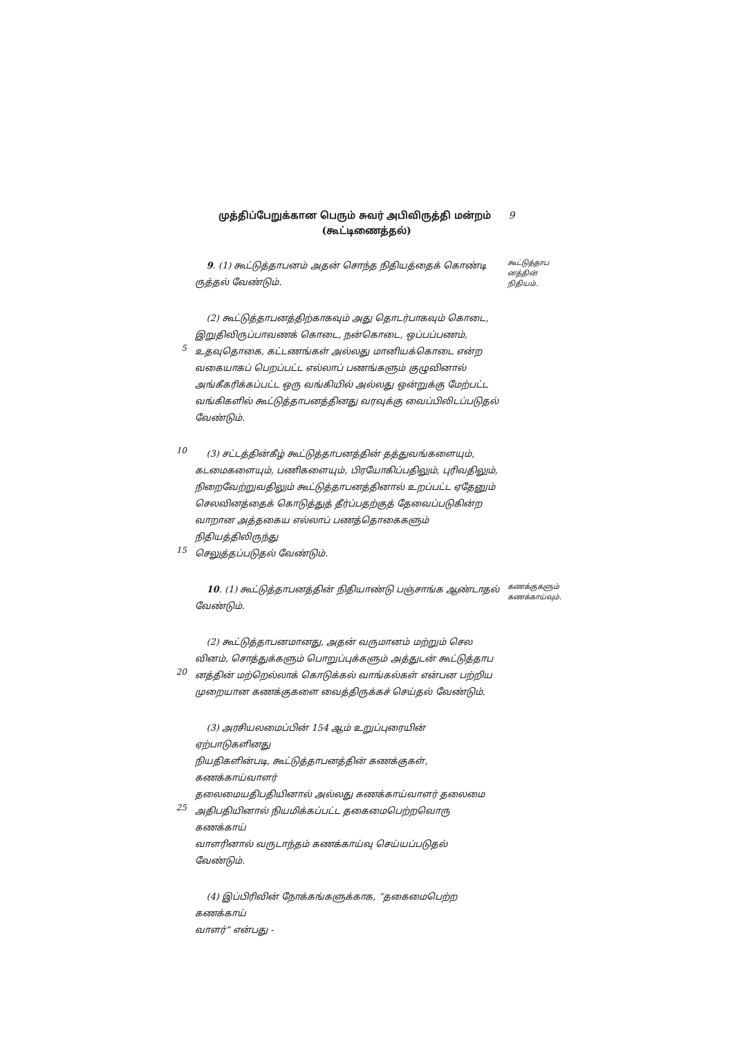முத்திப்பேறுக்கான பெரும் சுவர் அபிவிருத்தி மன்றம் 9
(கூட்டிணைத்தல்)
9. (1) கூட்டுத்தாபனம் அதன் சொந்த நிதியத்தைக் கொண்டி
ருத்தல் வேண்டும்.
கூட்டுத்தாப
னத்தின்
நிதியம்.
(2) கூட்டுத்தாபனத்திற்காகவும் அது தொடர்பாகவும் கொடை,
இறுதிவிருப்பாவணக் கொடை, நன்கொடை, ஒப்பப்பணம்,
5 உதவுதொகை, கட்டணங்கள் அல்லது மானியக்கொடை என்ற
வகையாகப் பெறப்பட்ட எல்லாப் பணங்களும் குழுவினால்
அங்கீகரிக்கப்பட்ட ஒரு வங்கியில் அல்லது ஒன்றுக்கு மேற்பட்ட
வங்கிகளில் கூட்டுத்தாபனத்தினது வரவுக்கு வைப்பிலிடப்படுதல்
வேண்டும்.
10 (3) சட்டத்தின்கீழ் கூட்டுத்தாபனத்தின் தத்துவங்களையும்,
கடமைகளையும், பணிகளையும், பிரயோகிப்பதிலும், புரிவதிலும்,
நிறைவேற்றுவதிலும் கூட்டுத்தாபனத்தினால் உறப்பட்ட ஏதேனும்
செலவினத்தைக் கொடுத்துத் தீர்ப்பதற்குத் தேவைப்படுகின்ற
வாறான அத்தகைய எல்லாப் பணத்தொகைகளும் நிதியத்திலிருந்து
15 செலுத்தப்படுதல் வேண்டும்.
10. (1) கூட்டுத்தாபனத்தின் நிதியாண்டு பஞ்சாங்க ஆண்டாதல்
வேண்டும்.
கணக்குகளும்
கணக்காய்வும்.
(2) கூட்டுத்தாபனமானது, அதன் வருமானம் மற்றும் செல
வினம், சொத்துக்களும் பொறுப்புக்களும் அத்துடன் கூட்டுத்தாப
20 னத்தின் மற்றெல்லாக் கொடுக்கல் வாங்கல்கள் என்பன பற்றிய
முறையான கணக்குகளை வைத்திருக்கச் செய்தல் வேண்டும்.
(3) அரசியலமைப்பின் 154 ஆம் உறுப்புரையின் ஏற்பாடுகளினது
நியதிகளின்படி, கூட்டுத்தாபனத்தின் கணக்குகள், கணக்காய்வாளர்
தலைமையதிபதியினால் அல்லது கணக்காய்வாளர் தலைமை
25 அதிபதியினால் நியமிக்கப்பட்ட தகைமைபெற்றவொரு கணக்காய்
வாளரினால் வருடாந்தம் கணக்காய்வு செய்யப்படுதல் வேண்டும்.
(4) இப்பிரிவின் நோக்கங்களுக்காக, “தகைமைபெற்ற கணக்காய்
வாளர்” என்பது -